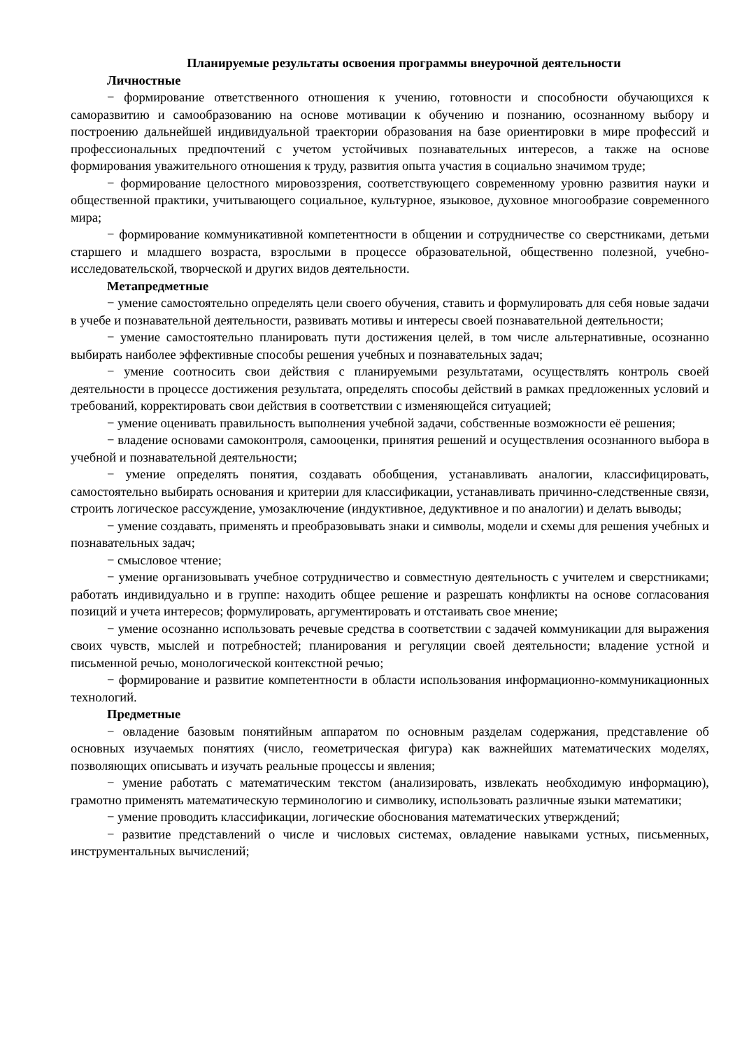Планируемые результаты освоения программы внеурочной деятельности
Личностные
− формирование ответственного отношения к учению, готовности и способности обучающихся к саморазвитию и самообразованию на основе мотивации к обучению и познанию, осознанному выбору и построению дальнейшей индивидуальной траектории образования на базе ориентировки в мире профессий и профессиональных предпочтений с учетом устойчивых познавательных интересов, а также на основе формирования уважительного отношения к труду, развития опыта участия в социально значимом труде;
− формирование целостного мировоззрения, соответствующего современному уровню развития науки и общественной практики, учитывающего социальное, культурное, языковое, духовное многообразие современного мира;
− формирование коммуникативной компетентности в общении и сотрудничестве со сверстниками, детьми старшего и младшего возраста, взрослыми в процессе образовательной, общественно полезной, учебно- исследовательской, творческой и других видов деятельности.
Метапредметные
− умение самостоятельно определять цели своего обучения, ставить и формулировать для себя новые задачи в учебе и познавательной деятельности, развивать мотивы и интересы своей познавательной деятельности;
− умение самостоятельно планировать пути достижения целей, в том числе альтернативные, осознанно выбирать наиболее эффективные способы решения учебных и познавательных задач;
− умение соотносить свои действия с планируемыми результатами, осуществлять контроль своей деятельности в процессе достижения результата, определять способы действий в рамках предложенных условий и требований, корректировать свои действия в соответствии с изменяющейся ситуацией;
− умение оценивать правильность выполнения учебной задачи, собственные возможности её решения;
− владение основами самоконтроля, самооценки, принятия решений и осуществления осознанного выбора в учебной и познавательной деятельности;
− умение определять понятия, создавать обобщения, устанавливать аналогии, классифицировать, самостоятельно выбирать основания и критерии для классификации, устанавливать причинно-следственные связи, строить логическое рассуждение, умозаключение (индуктивное, дедуктивное и по аналогии) и делать выводы;
− умение создавать, применять и преобразовывать знаки и символы, модели и схемы для решения учебных и познавательных задач;
− смысловое чтение;
− умение организовывать учебное сотрудничество и совместную деятельность с учителем и сверстниками; работать индивидуально и в группе: находить общее решение и разрешать конфликты на основе согласования позиций и учета интересов; формулировать, аргументировать и отстаивать свое мнение;
− умение осознанно использовать речевые средства в соответствии с задачей коммуникации для выражения своих чувств, мыслей и потребностей; планирования и регуляции своей деятельности; владение устной и письменной речью, монологической контекстной речью;
− формирование и развитие компетентности в области использования информационно-коммуникационных технологий.
Предметные
− овладение базовым понятийным аппаратом по основным разделам содержания, представление об основных изучаемых понятиях (число, геометрическая фигура) как важнейших математических моделях, позволяющих описывать и изучать реальные процессы и явления;
− умение работать с математическим текстом (анализировать, извлекать необходимую информацию), грамотно применять математическую терминологию и символику, использовать различные языки математики;
− умение проводить классификации, логические обоснования математических утверждений;
− развитие представлений о числе и числовых системах, овладение навыками устных, письменных, инструментальных вычислений;